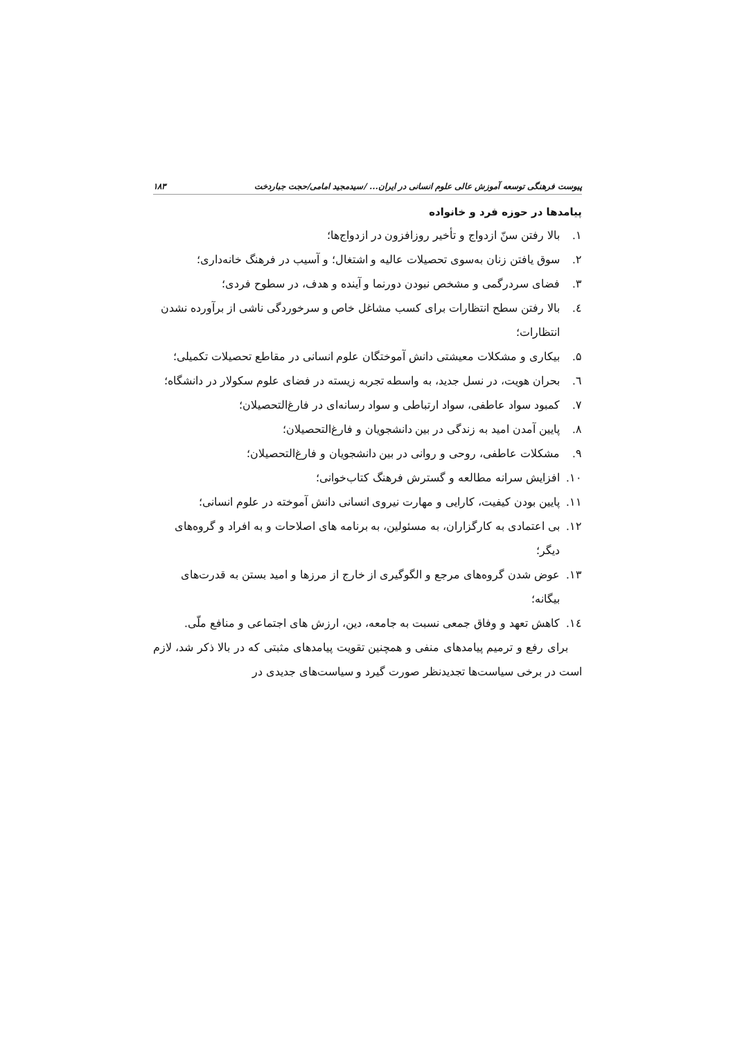پیوست فرهنگی توسعه آموزش عالی علوم انسانی در ایران... /سیدمجید امامی/حجت جباردخت ۱۸۳
پیامدها در حوزه فرد و خانواده
۱. بالا رفتن سنّ ازدواج و تأخیر روزافزون در ازدواج‌ها؛
۲. سوق یافتن زنان به‌سوی تحصیلات عالیه و اشتغال؛ و آسیب در فرهنگ خانه‌داری؛
۳. فضای سردرگمی و مشخص نبودن دورنما و آینده و هدف، در سطوح فردی؛
٤. بالا رفتن سطح انتظارات برای کسب مشاغل خاص و سرخوردگی ناشی از برآورده نشدن انتظارات؛
۵. بیکاری و مشکلات معیشتی دانش آموختگان علوم انسانی در مقاطع تحصیلات تکمیلی؛
٦. بحران هویت، در نسل جدید، به واسطه تجربه زیسته در فضای علوم سکولار در دانشگاه؛
۷. کمبود سواد عاطفی، سواد ارتباطی و سواد رسانه‌ای در فارغ‌التحصیلان؛
۸. پایین آمدن امید به زندگی در بین دانشجویان و فارغ‌التحصیلان؛
۹. مشکلات عاطفی، روحی و روانی در بین دانشجویان و فارغ‌التحصیلان؛
۱۰. افزایش سرانه مطالعه و گسترش فرهنگ کتاب‌خوانی؛
۱۱. پایین بودن کیفیت، کارایی و مهارت نیروی انسانی دانش آموخته در علوم انسانی؛
۱۲. بی اعتمادی به کارگزاران، به مسئولین، به برنامه های اصلاحات و به افراد و گروه‌های دیگر؛
۱۳. عوض شدن گروه‌های مرجع و الگوگیری از خارج از مرزها و امید بستن به قدرت‌های بیگانه؛
۱٤. کاهش تعهد و وفاق جمعی نسبت به جامعه، دین، ارزش های اجتماعی و منافع ملّی.
برای رفع و ترمیم پیامدهای منفی و همچنین تقویت پیامدهای مثبتی که در بالا ذکر شد، لازم است در برخی سیاست‌ها تجدیدنظر صورت گیرد و سیاست‌های جدیدی در